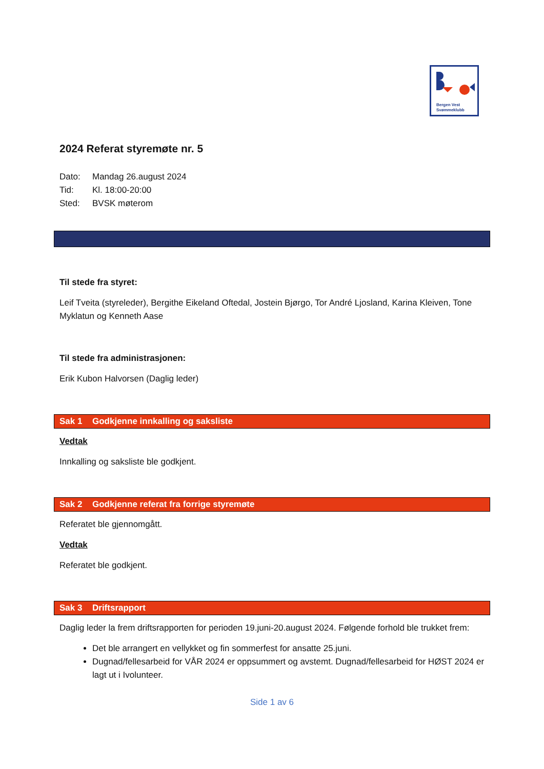Bergen Vest
Svømmeklubb
2024 Referat styremøte nr. 5
Dato: Mandag 26.august 2024
Tid: Kl. 18:00-20:00
Sted: BVSK møterom
Til stede fra styret:
Leif Tveita (styreleder), Bergithe Eikeland Oftedal, Jostein Bjørgo, Tor André Ljosland, Karina Kleiven, Tone Myklatun og Kenneth Aase
Til stede fra administrasjonen:
Erik Kubon Halvorsen (Daglig leder)
Sak 1 Godkjenne innkalling og saksliste
Vedtak
Innkalling og saksliste ble godkjent.
Sak 2 Godkjenne referat fra forrige styremøte
Referatet ble gjennomgått.
Vedtak
Referatet ble godkjent.
Sak 3 Driftsrapport
Daglig leder la frem driftsrapporten for perioden 19.juni-20.august 2024. Følgende forhold ble trukket frem:
Det ble arrangert en vellykket og fin sommerfest for ansatte 25.juni.
Dugnad/fellesarbeid for VÅR 2024 er oppsummert og avstemt. Dugnad/fellesarbeid for HØST 2024 er lagt ut i Ivolunteer.
Side 1 av 6